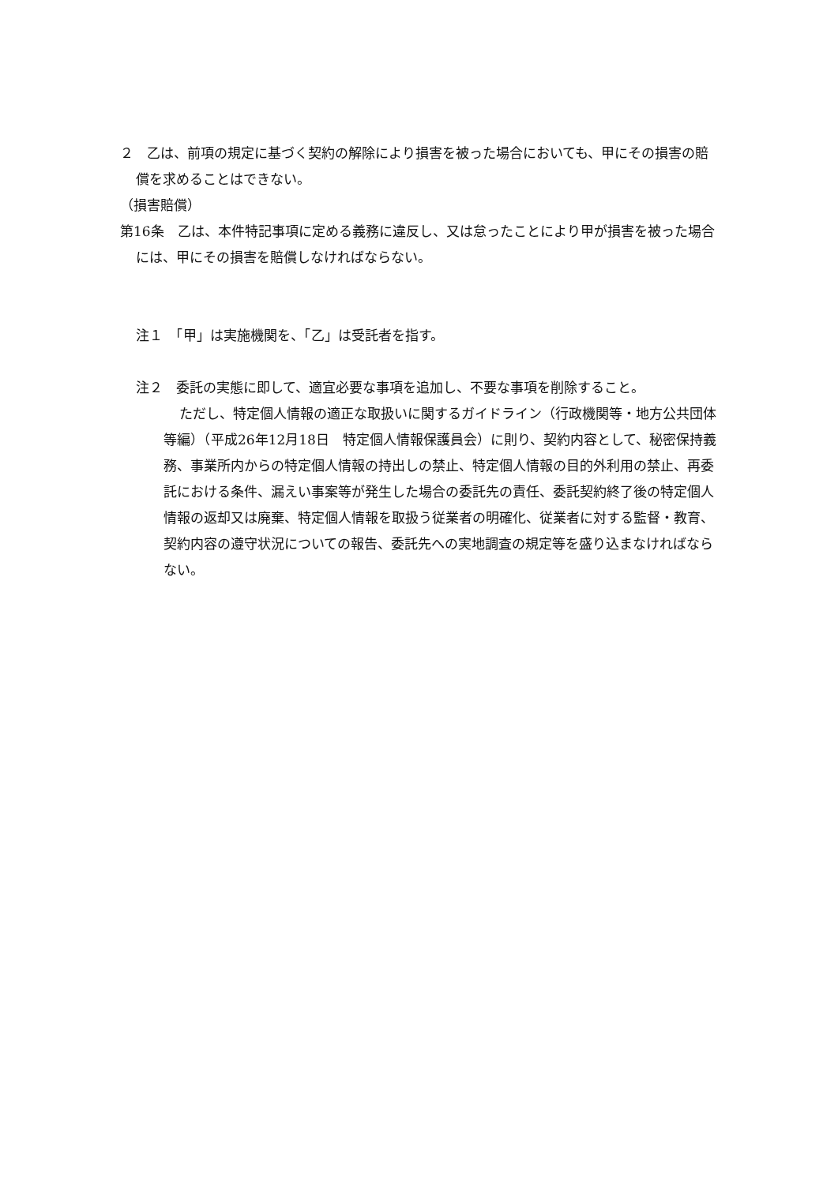２　乙は、前項の規定に基づく契約の解除により損害を被った場合においても、甲にその損害の賠償を求めることはできない。
（損害賠償）
第16条　乙は、本件特記事項に定める義務に違反し、又は怠ったことにより甲が損害を被った場合には、甲にその損害を賠償しなければならない。
注１　「甲」は実施機関を、「乙」は受託者を指す。
注２　委託の実態に即して、適宜必要な事項を追加し、不要な事項を削除すること。
ただし、特定個人情報の適正な取扱いに関するガイドライン（行政機関等・地方公共団体等編）（平成26年12月18日　特定個人情報保護員会）に則り、契約内容として、秘密保持義務、事業所内からの特定個人情報の持出しの禁止、特定個人情報の目的外利用の禁止、再委託における条件、漏えい事案等が発生した場合の委託先の責任、委託契約終了後の特定個人情報の返却又は廃棄、特定個人情報を取扱う従業者の明確化、従業者に対する監督・教育、契約内容の遵守状況についての報告、委託先への実地調査の規定等を盛り込まなければならない。